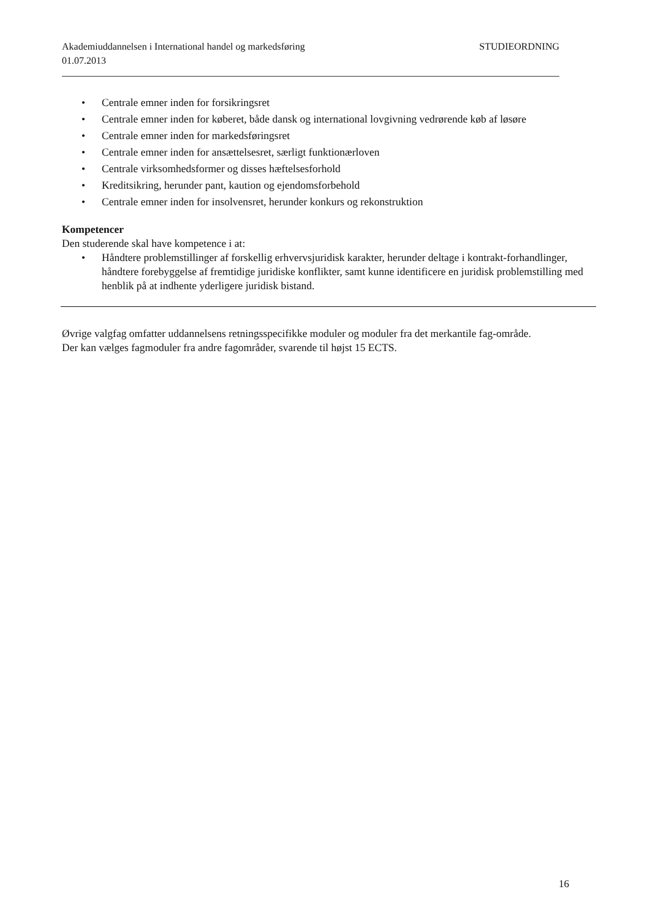Akademiuddannelsen i International handel og markedsføring STUDIEORDNING
01.07.2013
• Centrale emner inden for forsikringsret
• Centrale emner inden for køberet, både dansk og international lovgivning vedrørende køb af løsøre
• Centrale emner inden for markedsføringsret
• Centrale emner inden for ansættelsesret, særligt funktionærloven
• Centrale virksomhedsformer og disses hæftelsesforhold
• Kreditsikring, herunder pant, kaution og ejendomsforbehold
• Centrale emner inden for insolvensret, herunder konkurs og rekonstruktion
Kompetencer
Den studerende skal have kompetence i at:
• Håndtere problemstillinger af forskellig erhvervsjuridisk karakter, herunder deltage i kontrakt-forhandlinger, håndtere forebyggelse af fremtidige juridiske konflikter, samt kunne identificere en juridisk problemstilling med henblik på at indhente yderligere juridisk bistand.
Øvrige valgfag omfatter uddannelsens retningsspecifikke moduler og moduler fra det merkantile fag-område.
Der kan vælges fagmoduler fra andre fagområder, svarende til højst 15 ECTS.
16